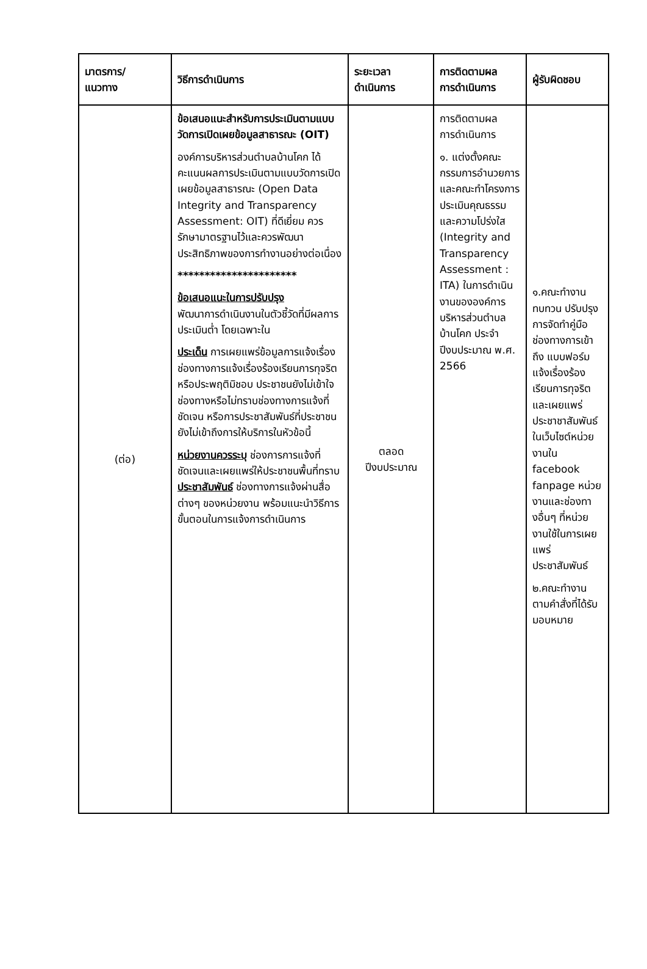| มาตรการ/ แนวทาง | วิธีการดำเนินการ | ระยะเวลา ดำเนินการ | การติดตามผล การดำเนินการ | ผู้รับผิดชอบ |
| --- | --- | --- | --- | --- |
| (ต่อ) | ข้อเสนอแนะสำหรับการประเมินตามแบบวัดการเปิดเผยข้อมูลสาธารณะ (OIT) องค์การบริหารส่วนตำบลบ้านโคก ได้คะแนนผลการประเมินตามแบบวัดการเปิดเผยข้อมูลสาธารณะ (Open Data Integrity and Transparency Assessment: OIT) ที่ดีเยี่ยม ควรรักษามาตรฐานไว้และควรพัฒนาประสิทธิภาพของการทำงานอย่างต่อเนื่อง ********************** ข้อเสนอแนะในการปรับปรุง พัฒนาการดำเนินงานในตัวชี้วัดที่มีผลการประเมินต่ำ โดยเฉพาะใน ประเด็น การเผยแพร่ข้อมูลการแจ้งเรื่องช่องทางการแจ้งเรื่องร้องเรียนการทุจริตหรือประพฤติมิชอบ ประชาชนยังไม่เข้าใจช่องทางหรือไม่ทราบช่องทางการแจ้งที่ชัดเจน หรือการประชาสัมพันธ์ที่ประชาชนยังไม่เข้าถึงการให้บริการในหัวข้อนี้ หน่วยงานควรระบุ ช่องการการแจ้งที่ชัดเจนและเผยแพร่ให้ประชาชนพื้นที่ทราบ ประชาสัมพันธ์ ช่องทางการแจ้งผ่านสื่อต่างๆ ของหน่วยงาน พร้อมแนะนำวิธีการขั้นตอนในการแจ้งการดำเนินการ | ตลอด ปีงบประมาณ | การติดตามผล การดำเนินการ ๑. แต่งตั้งคณะกรรมการอำนวยการและคณะทำโครงการประเมินคุณธรรมและความโปร่งใส (Integrity and Transparency Assessment : ITA) ในการดำเนินงานขององค์การบริหารส่วนตำบลบ้านโคก ประจำปีงบประมาณ พ.ศ. 2566 | ๑.คณะทำงานทบทวน ปรับปรุงการจัดทำคู่มือ ช่องทางการเข้าถึง แบบฟอร์มแจ้งเรื่องร้องเรียนการทุจริตและเผยแพร่ประชาชาสัมพันธ์ ในเว็บไซต์หน่วยงานใน facebook fanpage หน่วยงานและช่องทางอื่นๆ ที่หน่วยงานใช้ในการเผยแพร่ประชาสัมพันธ์ ๒.คณะทำงานตามคำสั่งที่ได้รับมอบหมาย |